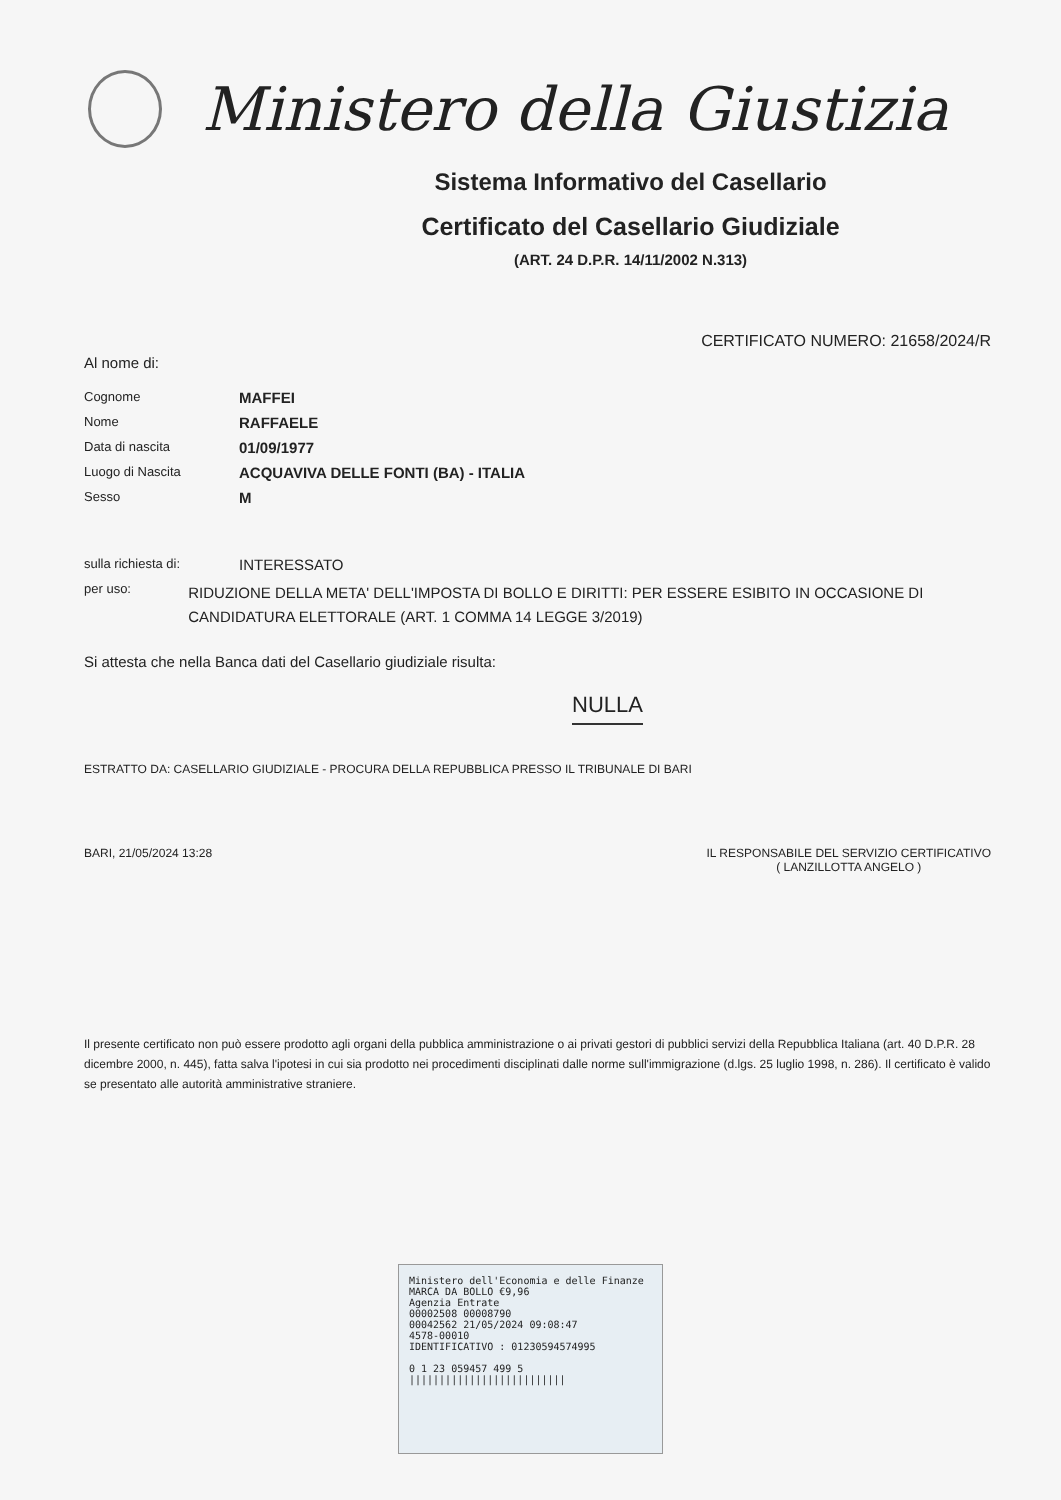Ministero della Giustizia
Sistema Informativo del Casellario
Certificato del Casellario Giudiziale
(ART. 24 D.P.R. 14/11/2002 N.313)
CERTIFICATO NUMERO: 21658/2024/R
Al nome di:
Cognome
MAFFEI
Nome
RAFFAELE
Data di nascita
01/09/1977
Luogo di Nascita
ACQUAVIVA DELLE FONTI (BA) - ITALIA
Sesso
M
sulla richiesta di:
INTERESSATO
per uso:
RIDUZIONE DELLA META' DELL'IMPOSTA DI BOLLO E DIRITTI: PER ESSERE ESIBITO IN OCCASIONE DI CANDIDATURA ELETTORALE (ART. 1 COMMA 14 LEGGE 3/2019)
Si attesta che nella Banca dati del Casellario giudiziale risulta:
NULLA
ESTRATTO DA: CASELLARIO GIUDIZIALE - PROCURA DELLA REPUBBLICA PRESSO IL TRIBUNALE DI BARI
BARI, 21/05/2024 13:28 IL RESPONSABILE DEL SERVIZIO CERTIFICATIVO
( LANZILLOTTA ANGELO )
Il presente certificato non può essere prodotto agli organi della pubblica amministrazione o ai privati gestori di pubblici servizi della Repubblica Italiana (art. 40 D.P.R. 28 dicembre 2000, n. 445), fatta salva l'ipotesi in cui sia prodotto nei procedimenti disciplinati dalle norme sull'immigrazione (d.lgs. 25 luglio 1998, n. 286). Il certificato è valido se presentato alle autorità amministrative straniere.
Ministero dell'Economia e delle Finanze MARCA DA BOLLO €9,96
Agenzia Entrate
00002508 00008790
00042562 21/05/2024 09:08:47
4578-00010
IDENTIFICATIVO : 01230594574995
0 1 23 059457 499 5
||||||||||||||||||||||||||